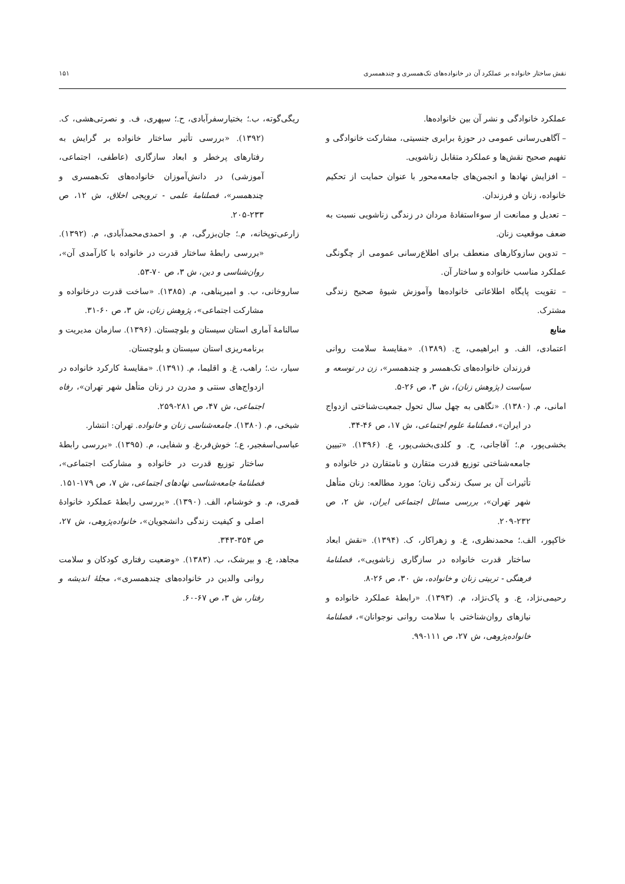نقش ساختار خانواده بر عملکرد آن در خانواده‌های تک‌همسری و چندهمسری ۱۵۱
عملکرد خانوادگی و نشر آن بین خانواده‌ها.
– آگاهی‌رسانی عمومی در حوزهٔ برابری جنسیتی، مشارکت خانوادگی و تفهیم صحیح نقش‌ها و عملکرد متقابل زناشویی.
– افزایش نهادها و انجمن‌های جامعه‌محور با عنوان حمایت از تحکیم خانواده، زنان و فرزندان.
– تعدیل و ممانعت از سوءاستفادهٔ مردان در زندگی زناشویی نسبت به ضعف موقعیت زنان.
– تدوین سازوکارهای منعطف برای اطلاع‌رسانی عمومی از چگونگی عملکرد مناسب خانواده و ساختار آن.
– تقویت پایگاه اطلاعاتی خانواده‌ها وآموزش شیوهٔ صحیح زندگی مشترک.
منابع
اعتمادی، الف. و ابراهیمی، ج. (۱۳۸۹). «مقایسهٔ سلامت روانی فرزندان خانواده‌های تک‌همسر و چندهمسر»، زن در توسعه و سیاست (پژوهش زنان)، ش ۳، ص ۲۶-۵.
امانی، م. (۱۳۸۰). «نگاهی به چهل سال تحول جمعیت‌شناختی ازدواج در ایران»، فصلنامهٔ علوم اجتماعی، ش ۱۷، ص ۴۶-۳۴.
بخشی‌پور، م.؛ آقاجانی، ح. و کلدی‌بخشی‌پور، ع. (۱۳۹۶). «تبیین جامعه‌شناختی توزیع قدرت متقارن و نامتقارن در خانواده و تأثیرات آن بر سبک زندگی زنان؛ مورد مطالعه: زنان متأهل شهر تهران»، بررسی مسائل اجتماعی ایران، ش ۲، ص ۲۳۲-۲۰۹.
خاکپور، الف.؛ محمدنظری، ع. و زهراکار، ک. (۱۳۹۴). «نقش ابعاد ساختار قدرت خانواده در سازگاری زناشویی»، فصلنامهٔ فرهنگی - تربیتی زنان و خانواده، ش ۳۰، ص ۲۶-۸.
رحیمی‌نژاد، ع. و پاک‌نژاد، م. (۱۳۹۳). «رابطهٔ عملکرد خانواده و نیازهای روان‌شناختی با سلامت روانی نوجوانان»، فصلنامهٔ خانواده‌پژوهی، ش ۲۷، ص ۱۱۱-۹۹.
ریگی‌گوته، ب.؛ بختیارسفرآبادی، ح.؛ سپهری، ف. و نصرتی‌هشی، ک. (۱۳۹۲). «بررسی تأثیر ساختار خانواده بر گرایش به رفتارهای پرخطر و ابعاد سازگاری (عاطفی، اجتماعی، آموزشی) در دانش‌آموزان خانواده‌های تک‌همسری و چندهمسر»، فصلنامهٔ علمی - ترویجی اخلاق، ش ۱۲، ص ۲۳۳-۲۰۵.
زارعی‌توپخانه، م.؛ جان‌بزرگی، م. و احمدی‌محمدآبادی، م. (۱۳۹۲). «بررسی رابطهٔ ساختار قدرت در خانواده با کارآمدی آن»، روان‌شناسی و دین، ش ۳، ص ۷۰-۵۳.
ساروخانی، ب. و امیرپناهی، م. (۱۳۸۵). «ساخت قدرت درخانواده و مشارکت اجتماعی»، پژوهش زنان، ش ۳، ص ۶۰-۳۱.
سالنامهٔ آماری استان سیستان و بلوچستان. (۱۳۹۶). سازمان مدیریت و برنامه‌ریزی استان سیستان و بلوچستان.
سیار، ث.؛ راهب، غ. و اقلیما، م. (۱۳۹۱). «مقایسهٔ کارکرد خانواده در ازدواج‌های سنتی و مدرن در زنان متأهل شهر تهران»، رفاه اجتماعی، ش ۴۷، ص ۲۸۱-۲۵۹.
شیخی، م. (۱۳۸۰). جامعه‌شناسی زنان و خانواده. تهران: انتشار.
عباسی‌اسفجیر، ع.؛ خوش‌فر،غ. و شفایی، م. (۱۳۹۵). «بررسی رابطهٔ ساختار توزیع قدرت در خانواده و مشارکت اجتماعی»، فصلنامهٔ جامعه‌شناسی نهادهای اجتماعی، ش ۷، ص ۱۷۹-۱۵۱.
قمری، م. و خوشنام، الف. (۱۳۹۰). «بررسی رابطهٔ عملکرد خانوادهٔ اصلی و کیفیت زندگی دانشجویان»، خانواده‌پژوهی، ش ۲۷، ص ۳۵۴-۳۴۳.
مجاهد، ع. و بیرشک، ب. (۱۳۸۳). «وضعیت رفتاری کودکان و سلامت روانی والدین در خانواده‌های چندهمسری»، مجلهٔ اندیشه و رفتار، ش ۳، ص ۶۷-۶۰.